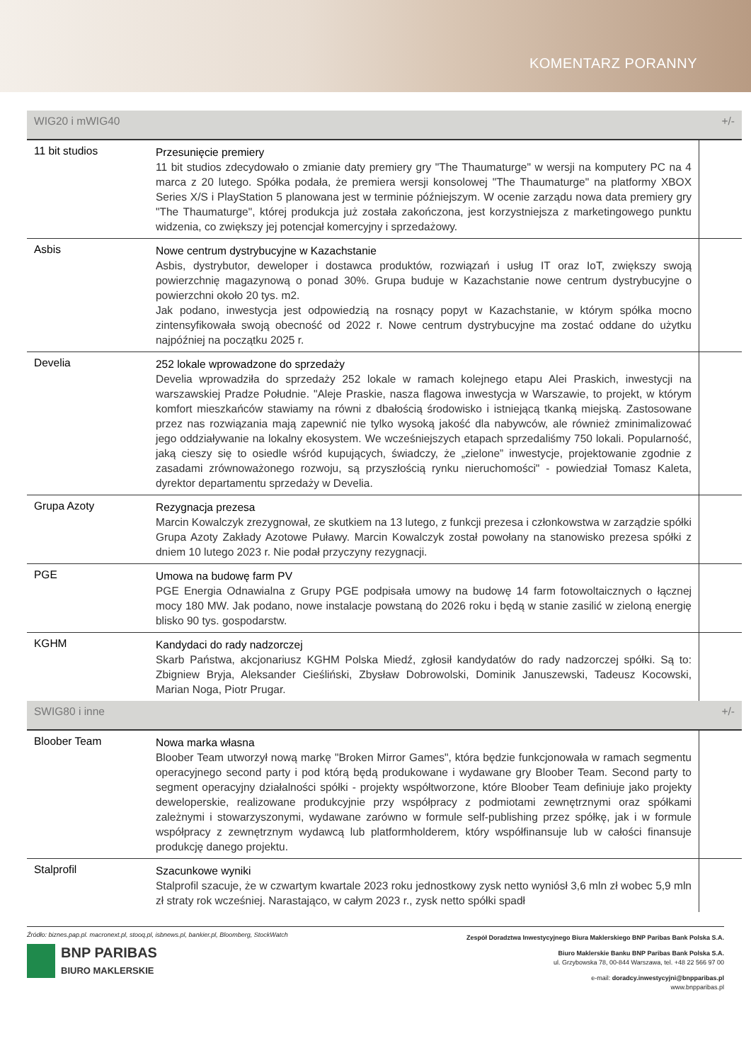KOMENTARZ PORANNY
| WIG20 i mWIG40 | | +/- |
| --- | --- | --- |
| 11 bit studios | Przesunięcie premiery 11 bit studios zdecydowało o zmianie daty premiery gry "The Thaumaturge" w wersji na komputery PC na 4 marca z 20 lutego. Spółka podała, że premiera wersji konsolowej "The Thaumaturge" na platformy XBOX Series X/S i PlayStation 5 planowana jest w terminie późniejszym. W ocenie zarządu nowa data premiery gry "The Thaumaturge", której produkcja już została zakończona, jest korzystniejsza z marketingowego punktu widzenia, co zwiększy jej potencjał komercyjny i sprzedażowy. | |
| Asbis | Nowe centrum dystrybucyjne w Kazachstanie Asbis, dystrybutor, deweloper i dostawca produktów, rozwiązań i usług IT oraz IoT, zwiększy swoją powierzchnię magazynową o ponad 30%. Grupa buduje w Kazachstanie nowe centrum dystrybucyjne o powierzchni około 20 tys. m2. Jak podano, inwestycja jest odpowiedzią na rosnący popyt w Kazachstanie, w którym spółka mocno zintensyfikowała swoją obecność od 2022 r. Nowe centrum dystrybucyjne ma zostać oddane do użytku najpóźniej na początku 2025 r. | |
| Develia | 252 lokale wprowadzone do sprzedaży Develia wprowadziła do sprzedaży 252 lokale w ramach kolejnego etapu Alei Praskich, inwestycji na warszawskiej Pradze Południe. "Aleje Praskie, nasza flagowa inwestycja w Warszawie, to projekt, w którym komfort mieszkańców stawiamy na równi z dbałością środowisko i istniejącą tkanką miejską. Zastosowane przez nas rozwiązania mają zapewnić nie tylko wysoką jakość dla nabywców, ale również zminimalizować jego oddziaływanie na lokalny ekosystem. We wcześniejszych etapach sprzedaliśmy 750 lokali. Popularność, jaką cieszy się to osiedle wśród kupujących, świadczy, że „zielone” inwestycje, projektowanie zgodnie z zasadami zrównoważonego rozwoju, są przyszłością rynku nieruchomości" - powiedział Tomasz Kaleta, dyrektor departamentu sprzedaży w Develia. | |
| Grupa Azoty | Rezygnacja prezesa Marcin Kowalczyk zrezygnował, ze skutkiem na 13 lutego, z funkcji prezesa i członkowstwa w zarządzie spółki Grupa Azoty Zakłady Azotowe Puławy. Marcin Kowalczyk został powołany na stanowisko prezesa spółki z dniem 10 lutego 2023 r. Nie podał przyczyny rezygnacji. | |
| PGE | Umowa na budowę farm PV PGE Energia Odnawialna z Grupy PGE podpisała umowy na budowę 14 farm fotowoltaicznych o łącznej mocy 180 MW. Jak podano, nowe instalacje powstaną do 2026 roku i będą w stanie zasilić w zieloną energię blisko 90 tys. gospodarstw. | |
| KGHM | Kandydaci do rady nadzorczej Skarb Państwa, akcjonariusz KGHM Polska Miedź, zgłosił kandydatów do rady nadzorczej spółki. Są to: Zbigniew Bryja, Aleksander Cieśliński, Zbysław Dobrowolski, Dominik Januszewski, Tadeusz Kocowski, Marian Noga, Piotr Prugar. | |
| SWIG80 i inne | | +/- |
| Bloober Team | Nowa marka własna Bloober Team utworzył nową markę "Broken Mirror Games", która będzie funkcjonowała w ramach segmentu operacyjnego second party i pod którą będą produkowane i wydawane gry Bloober Team. Second party to segment operacyjny działalności spółki - projekty współtworzone, które Bloober Team definiuje jako projekty deweloperskie, realizowane produkcyjnie przy współpracy z podmiotami zewnętrznymi oraz spółkami zależnymi i stowarzyszonymi, wydawane zarówno w formule self-publishing przez spółkę, jak i w formule współpracy z zewnętrznym wydawcą lub platformholderem, który współfinansuje lub w całości finansuje produkcję danego projektu. | |
| Stalprofil | Szacunkowe wyniki Stalprofil szacuje, że w czwartym kwartale 2023 roku jednostkowy zysk netto wyniósł 3,6 mln zł wobec 5,9 mln zł straty rok wcześniej. Narastająco, w całym 2023 r., zysk netto spółki spadł | |
Źródło: biznes.pap.pl. macronext.pl, stooq.pl, isbnews.pl, bankier.pl, Bloomberg, StockWatch
BNP PARIBAS
BIURO MAKLERSKIE
Zespół Doradztwa Inwestycyjnego Biura Maklerskiego BNP Paribas Bank Polska S.A.
Biuro Maklerskie Banku BNP Paribas Bank Polska S.A.
ul. Grzybowska 78, 00-844 Warszawa, tel. +48 22 566 97 00
e-mail: doradcy.inwestycyjni@bnpparibas.pl
www.bnpparibas.pl